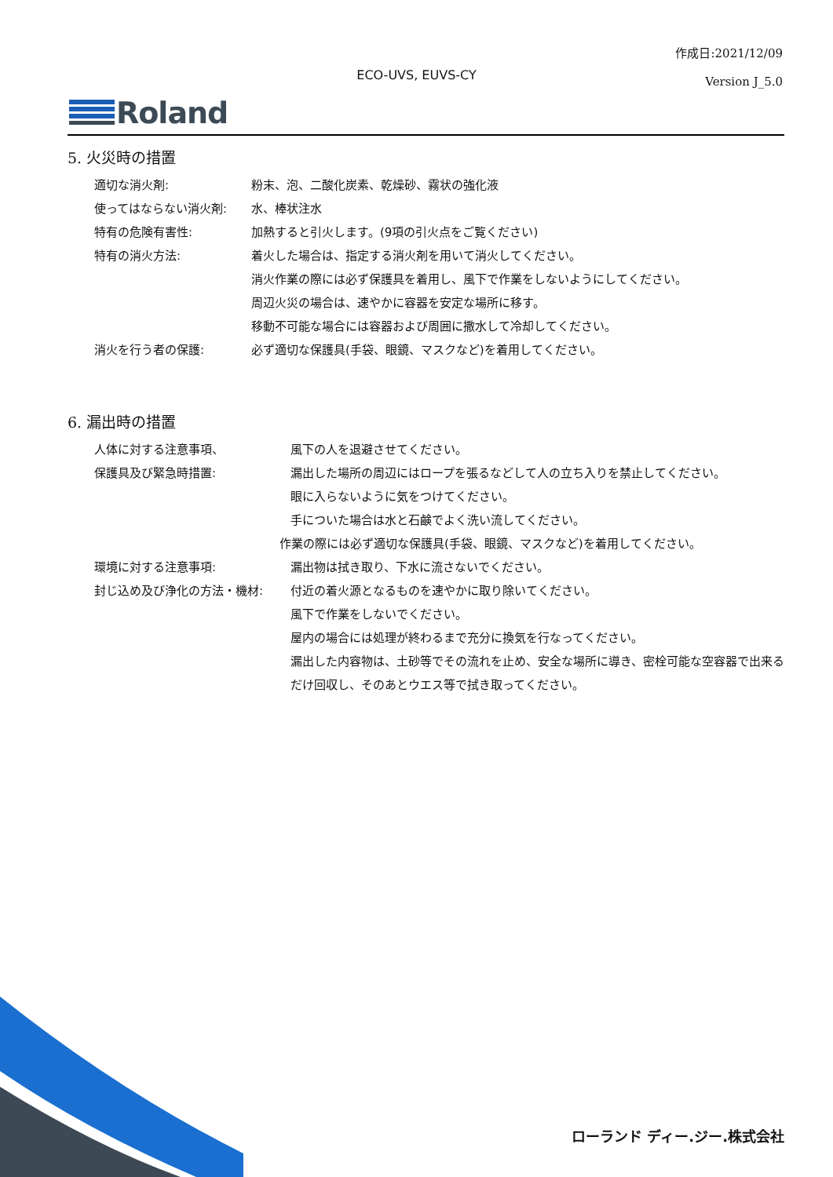作成日:2021/12/09
Version J_5.0
ECO-UVS, EUVS-CY
Roland
5. 火災時の措置
適切な消火剤: 粉末、泡、二酸化炭素、乾燥砂、霧状の強化液
使ってはならない消火剤: 水、棒状注水
特有の危険有害性: 加熱すると引火します。(9項の引火点をご覧ください)
特有の消火方法: 着火した場合は、指定する消火剤を用いて消火してください。
消火作業の際には必ず保護具を着用し、風下で作業をしないようにしてください。
周辺火災の場合は、速やかに容器を安定な場所に移す。
移動不可能な場合には容器および周囲に撒水して冷却してください。
消火を行う者の保護: 必ず適切な保護具(手袋、眼鏡、マスクなど)を着用してください。
6. 漏出時の措置
人体に対する注意事項、
保護具及び緊急時措置:
風下の人を退避させてください。
漏出した場所の周辺にはロープを張るなどして人の立ち入りを禁止してください。
眼に入らないように気をつけてください。
手についた場合は水と石鹸でよく洗い流してください。
作業の際には必ず適切な保護具(手袋、眼鏡、マスクなど)を着用してください。
環境に対する注意事項: 漏出物は拭き取り、下水に流さないでください。
封じ込め及び浄化の方法・機材: 付近の着火源となるものを速やかに取り除いてください。
風下で作業をしないでください。
屋内の場合には処理が終わるまで充分に換気を行なってください。
漏出した内容物は、土砂等でその流れを止め、安全な場所に導き、密栓可能な空容器で出来るだけ回収し、そのあとウエス等で拭き取ってください。
ローランド ディー.ジー.株式会社